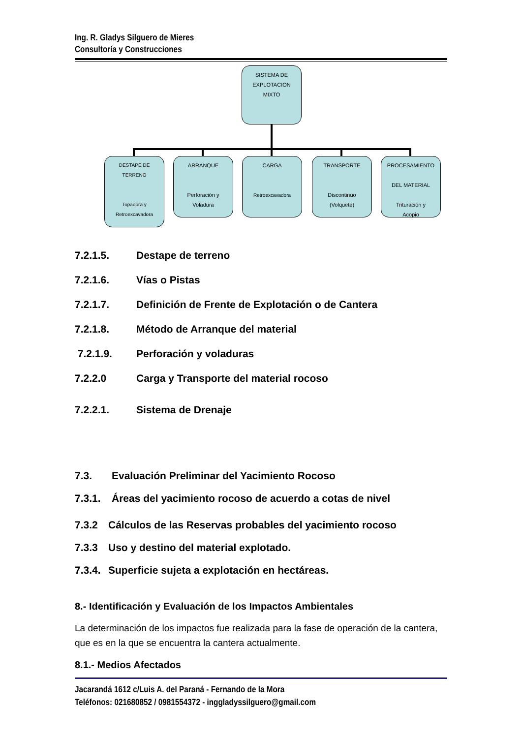Ing. R. Gladys Silguero de Mieres
Consultoría y Construcciones
SISTEMA DE
EXPLOTACION
MIXTO
DESTAPE DE
TERRENO
Topadora y
Retroexcavadora
ARRANQUE
Perforación y
Voladura
CARGA
Retroexcavadora
TRANSPORTE
Discontinuo
(Volquete)
PROCESAMIENTO
DEL MATERIAL
Trituración y
Acopio
7.2.1.5. Destape de terreno
7.2.1.6. Vías o Pistas
7.2.1.7. Definición de Frente de Explotación o de Cantera
7.2.1.8. Método de Arranque del material
7.2.1.9. Perforación y voladuras
7.2.2.0 Carga y Transporte del material rocoso
7.2.2.1. Sistema de Drenaje
7.3. Evaluación Preliminar del Yacimiento Rocoso
7.3.1. Áreas del yacimiento rocoso de acuerdo a cotas de nivel
7.3.2 Cálculos de las Reservas probables del yacimiento rocoso
7.3.3 Uso y destino del material explotado.
7.3.4. Superficie sujeta a explotación en hectáreas.
8.- Identificación y Evaluación de los Impactos Ambientales
La determinación de los impactos fue realizada para la fase de operación de la cantera, que es en la que se encuentra la cantera actualmente.
8.1.- Medios Afectados
Jacarandá 1612 c/Luis A. del Paraná - Fernando de la Mora
Teléfonos: 021680852 / 0981554372 - inggladyssilguero@gmail.com